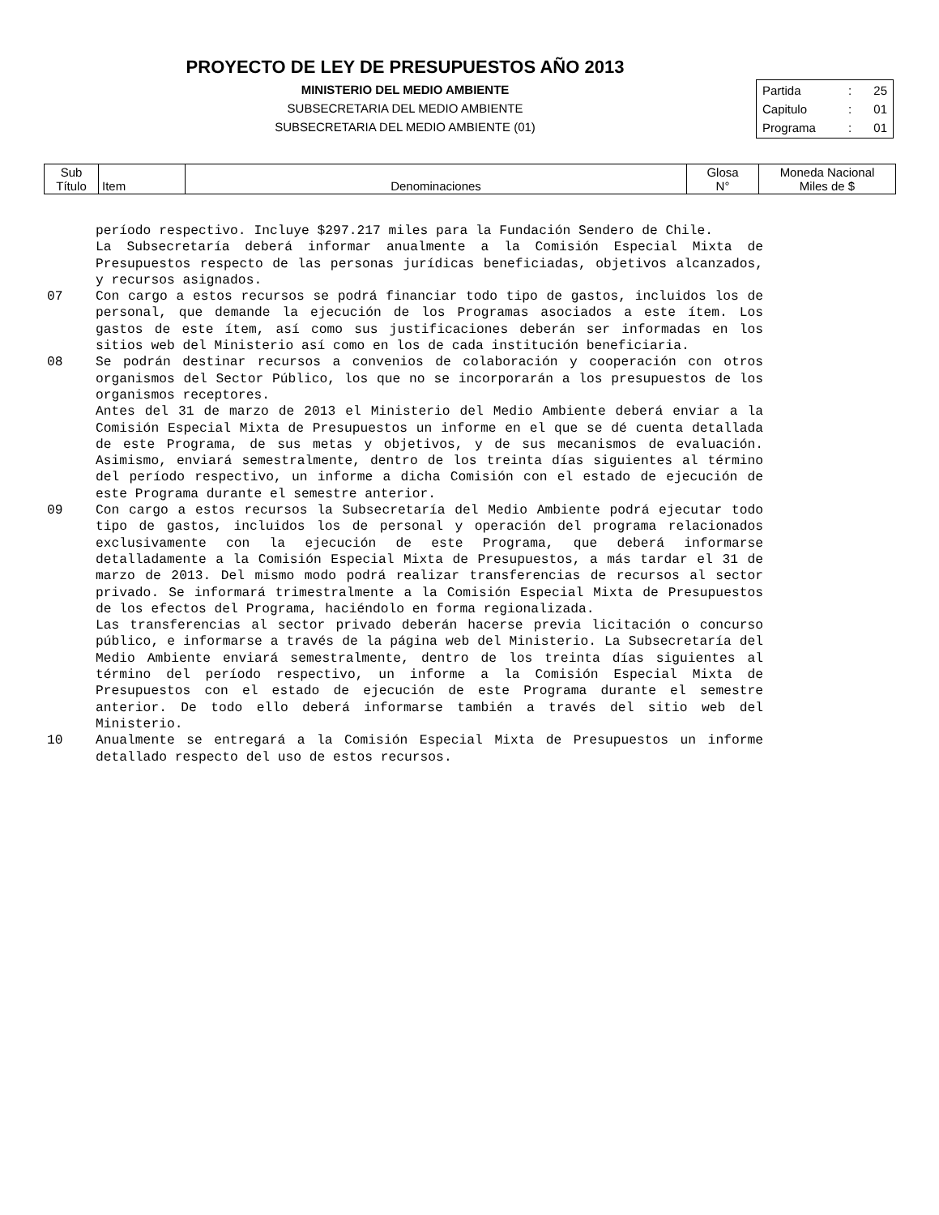PROYECTO DE LEY DE PRESUPUESTOS AÑO 2013
MINISTERIO DEL MEDIO AMBIENTE
SUBSECRETARIA DEL MEDIO AMBIENTE
SUBSECRETARIA DEL MEDIO AMBIENTE (01)
| Partida | : | 25 |
| Capitulo | : | 01 |
| Programa | : | 01 |
| Sub Título | Item | Denominaciones | Glosa N° | Moneda Nacional Miles de $ |
período respectivo. Incluye $297.217 miles para la Fundación Sendero de Chile.
La Subsecretaría deberá informar anualmente a la Comisión Especial Mixta de Presupuestos respecto de las personas jurídicas beneficiadas, objetivos alcanzados, y recursos asignados.
07 Con cargo a estos recursos se podrá financiar todo tipo de gastos, incluidos los de personal, que demande la ejecución de los Programas asociados a este ítem. Los gastos de este ítem, así como sus justificaciones deberán ser informadas en los sitios web del Ministerio así como en los de cada institución beneficiaria.
08 Se podrán destinar recursos a convenios de colaboración y cooperación con otros organismos del Sector Público, los que no se incorporarán a los presupuestos de los organismos receptores.
Antes del 31 de marzo de 2013 el Ministerio del Medio Ambiente deberá enviar a la Comisión Especial Mixta de Presupuestos un informe en el que se dé cuenta detallada de este Programa, de sus metas y objetivos, y de sus mecanismos de evaluación. Asimismo, enviará semestralmente, dentro de los treinta días siguientes al término del período respectivo, un informe a dicha Comisión con el estado de ejecución de este Programa durante el semestre anterior.
09 Con cargo a estos recursos la Subsecretaría del Medio Ambiente podrá ejecutar todo tipo de gastos, incluidos los de personal y operación del programa relacionados exclusivamente con la ejecución de este Programa, que deberá informarse detalladamente a la Comisión Especial Mixta de Presupuestos, a más tardar el 31 de marzo de 2013. Del mismo modo podrá realizar transferencias de recursos al sector privado. Se informará trimestralmente a la Comisión Especial Mixta de Presupuestos de los efectos del Programa, haciéndolo en forma regionalizada.
Las transferencias al sector privado deberán hacerse previa licitación o concurso público, e informarse a través de la página web del Ministerio. La Subsecretaría del Medio Ambiente enviará semestralmente, dentro de los treinta días siguientes al término del período respectivo, un informe a la Comisión Especial Mixta de Presupuestos con el estado de ejecución de este Programa durante el semestre anterior. De todo ello deberá informarse también a través del sitio web del Ministerio.
10 Anualmente se entregará a la Comisión Especial Mixta de Presupuestos un informe detallado respecto del uso de estos recursos.